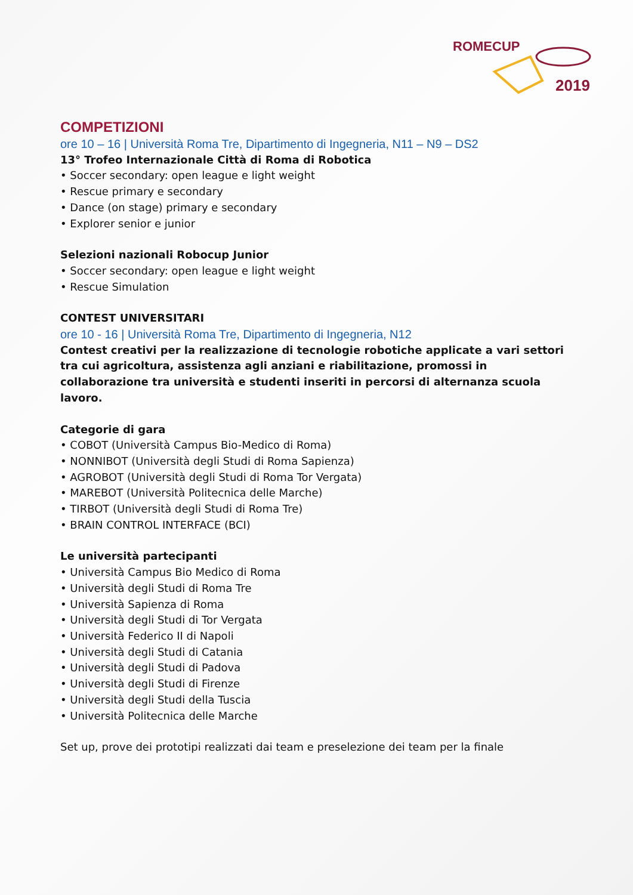ROMECUP
2019
COMPETIZIONI
ore 10 – 16 | Università Roma Tre, Dipartimento di Ingegneria, N11 – N9 – DS2
13° Trofeo Internazionale Città di Roma di Robotica
• Soccer secondary: open league e light weight
• Rescue primary e secondary
• Dance (on stage) primary e secondary
• Explorer senior e junior
Selezioni nazionali Robocup Junior
• Soccer secondary: open league e light weight
• Rescue Simulation
CONTEST UNIVERSITARI
ore 10 - 16 | Università Roma Tre, Dipartimento di Ingegneria, N12
Contest creativi per la realizzazione di tecnologie robotiche applicate a vari settori tra cui agricoltura, assistenza agli anziani e riabilitazione, promossi in collaborazione tra università e studenti inseriti in percorsi di alternanza scuola lavoro.
Categorie di gara
• COBOT (Università Campus Bio-Medico di Roma)
• NONNIBOT (Università degli Studi di Roma Sapienza)
• AGROBOT (Università degli Studi di Roma Tor Vergata)
• MAREBOT (Università Politecnica delle Marche)
• TIRBOT (Università degli Studi di Roma Tre)
• BRAIN CONTROL INTERFACE (BCI)
Le università partecipanti
• Università Campus Bio Medico di Roma
• Università degli Studi di Roma Tre
• Università Sapienza di Roma
• Università degli Studi di Tor Vergata
• Università Federico II di Napoli
• Università degli Studi di Catania
• Università degli Studi di Padova
• Università degli Studi di Firenze
• Università degli Studi della Tuscia
• Università Politecnica delle Marche
Set up, prove dei prototipi realizzati dai team e preselezione dei team per la finale